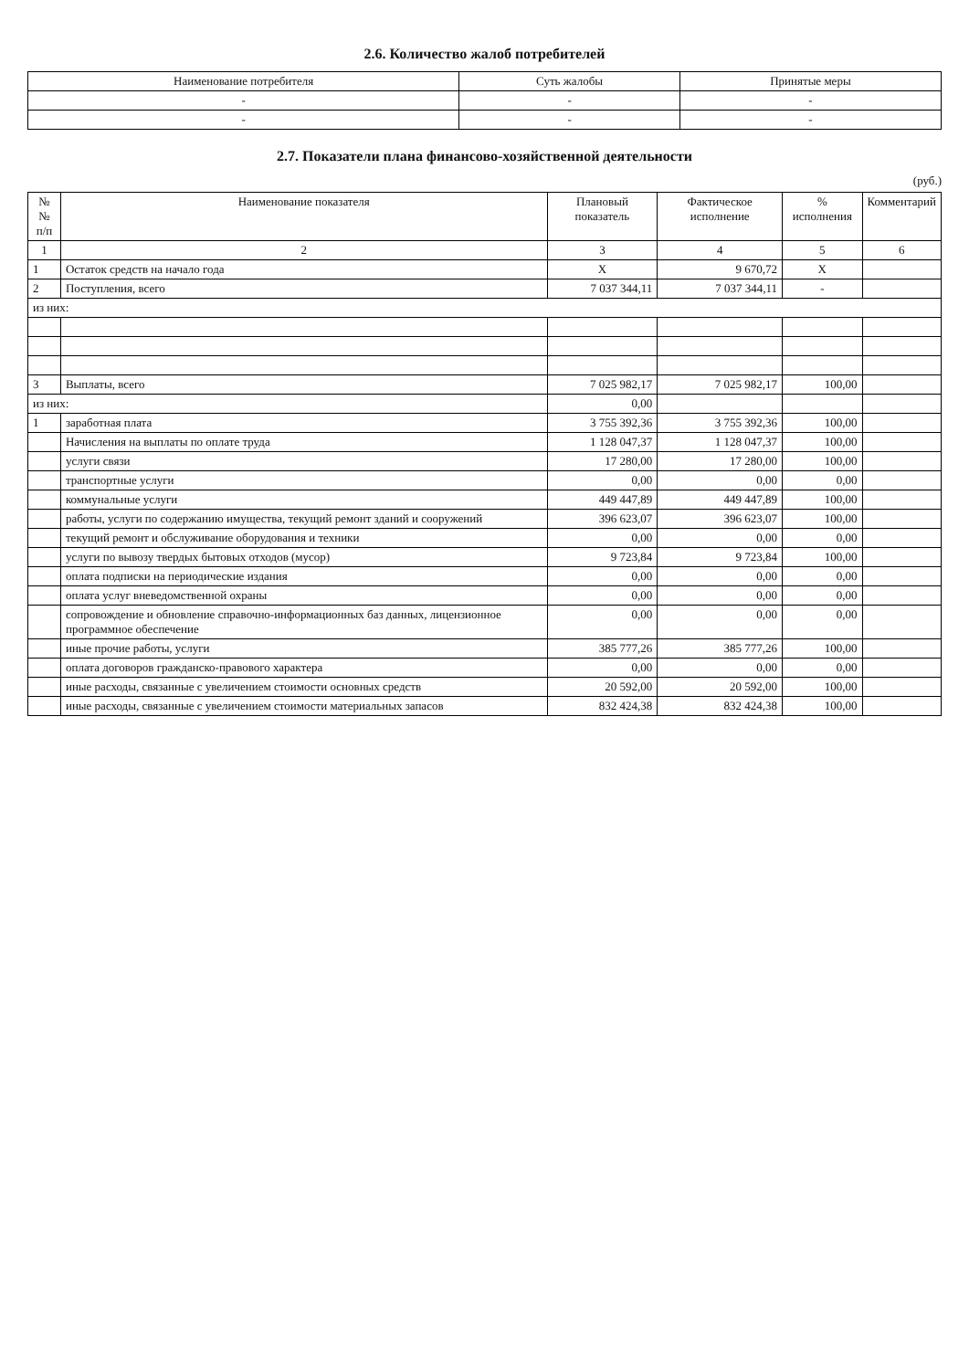2.6. Количество жалоб потребителей
| Наименование потребителя | Суть жалобы | Принятые меры |
| --- | --- | --- |
| - | - | - |
| - | - | - |
2.7. Показатели плана финансово-хозяйственной деятельности
(руб.)
| № № п/п | Наименование показателя | Плановый показатель | Фактическое исполнение | % исполнения | Комментарий |
| --- | --- | --- | --- | --- | --- |
| 1 | 2 | 3 | 4 | 5 | 6 |
| 1 | Остаток средств на начало года | X | 9 670,72 | X | |
| 2 | Поступления, всего | 7 037 344,11 | 7 037 344,11 | - | |
| из них: | | | | | |
| 3 | Выплаты, всего | 7 025 982,17 | 7 025 982,17 | 100,00 | |
| из них: | | 0,00 | | | |
| 1 | заработная плата | 3 755 392,36 | 3 755 392,36 | 100,00 | |
| | Начисления на выплаты по оплате труда | 1 128 047,37 | 1 128 047,37 | 100,00 | |
| | услуги связи | 17 280,00 | 17 280,00 | 100,00 | |
| | транспортные услуги | 0,00 | 0,00 | 0,00 | |
| | коммунальные услуги | 449 447,89 | 449 447,89 | 100,00 | |
| | работы, услуги по содержанию имущества, текущий ремонт зданий и сооружений | 396 623,07 | 396 623,07 | 100,00 | |
| | текущий ремонт и обслуживание оборудования и техники | 0,00 | 0,00 | 0,00 | |
| | услуги по вывозу твердых бытовых отходов (мусор) | 9 723,84 | 9 723,84 | 100,00 | |
| | оплата подписки на периодические издания | 0,00 | 0,00 | 0,00 | |
| | оплата услуг вневедомственной охраны | 0,00 | 0,00 | 0,00 | |
| | сопровождение и обновление справочно-информационных баз данных, лицензионное программное обеспечение | 0,00 | 0,00 | 0,00 | |
| | иные прочие работы, услуги | 385 777,26 | 385 777,26 | 100,00 | |
| | оплата договоров гражданско-правового характера | 0,00 | 0,00 | 0,00 | |
| | иные расходы, связанные с увеличением стоимости основных средств | 20 592,00 | 20 592,00 | 100,00 | |
| | иные расходы, связанные с увеличением стоимости материальных запасов | 832 424,38 | 832 424,38 | 100,00 | |